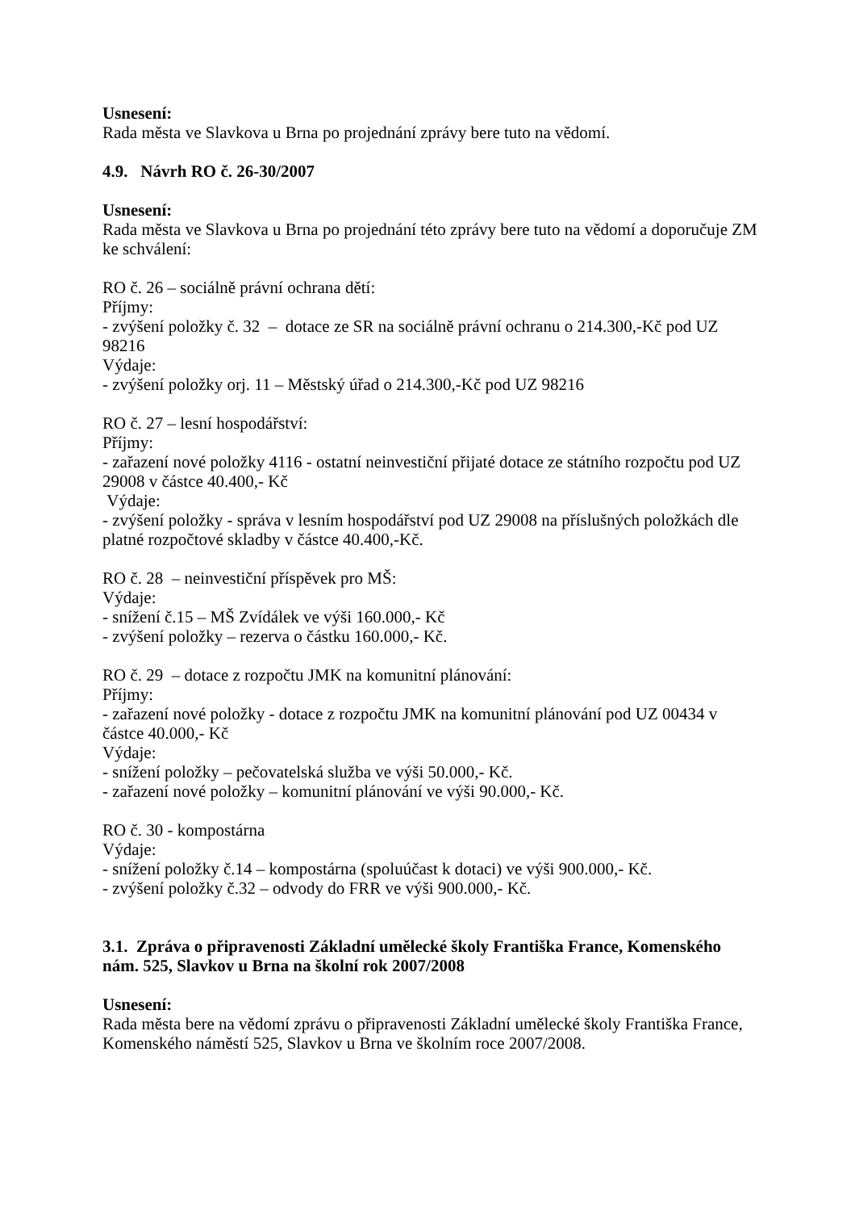Usnesení:
Rada města ve Slavkova u Brna po projednání zprávy bere tuto na vědomí.
4.9. Návrh RO č. 26-30/2007
Usnesení:
Rada města ve Slavkova u Brna po projednání této zprávy bere tuto na vědomí a doporučuje ZM ke schválení:
RO č. 26 – sociálně právní ochrana dětí:
Příjmy:
- zvýšení položky č. 32 – dotace ze SR na sociálně právní ochranu o 214.300,-Kč pod UZ 98216
Výdaje:
- zvýšení položky orj. 11 – Městský úřad o 214.300,-Kč pod UZ 98216
RO č. 27 – lesní hospodářství:
Příjmy:
- zařazení nové položky 4116 - ostatní neinvestiční přijaté dotace ze státního rozpočtu pod UZ 29008 v částce 40.400,- Kč
Výdaje:
- zvýšení položky - správa v lesním hospodářství pod UZ 29008 na příslušných položkách dle platné rozpočtové skladby v částce 40.400,-Kč.
RO č. 28 – neinvestiční příspěvek pro MŠ:
Výdaje:
- snížení č.15 – MŠ Zvídálek ve výši 160.000,- Kč
- zvýšení položky – rezerva o částku 160.000,- Kč.
RO č. 29 – dotace z rozpočtu JMK na komunitní plánování:
Příjmy:
- zařazení nové položky - dotace z rozpočtu JMK na komunitní plánování pod UZ 00434 v částce 40.000,- Kč
Výdaje:
- snížení položky – pečovatelská služba ve výši 50.000,- Kč.
- zařazení nové položky – komunitní plánování ve výši 90.000,- Kč.
RO č. 30 - kompostárna
Výdaje:
- snížení položky č.14 – kompostárna (spoluúčast k dotaci) ve výši 900.000,- Kč.
- zvýšení položky č.32 – odvody do FRR ve výši 900.000,- Kč.
3.1. Zpráva o připravenosti Základní umělecké školy Františka France, Komenského nám. 525, Slavkov u Brna na školní rok 2007/2008
Usnesení:
Rada města bere na vědomí zprávu o připravenosti Základní umělecké školy Františka France, Komenského náměstí 525, Slavkov u Brna ve školním roce 2007/2008.